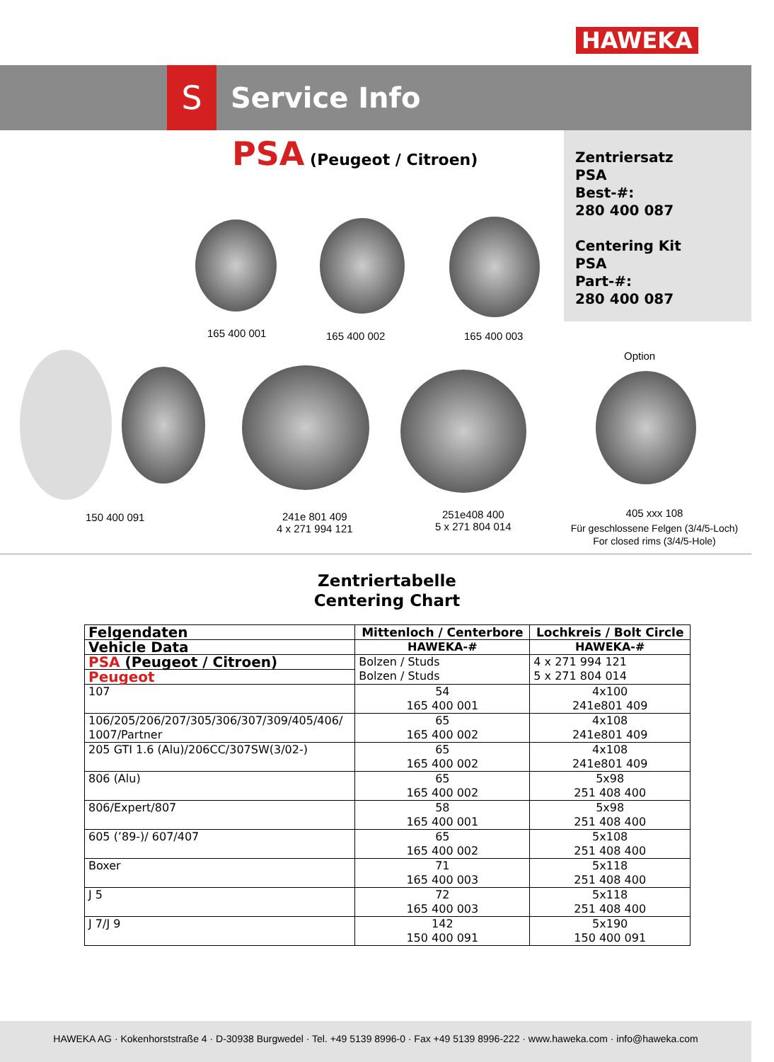HAWEKA
S Service Info
PSA (Peugeot / Citroen)
Zentriersatz
PSA
Best-#:
280 400 087
Centering Kit
PSA
Part-#:
280 400 087
165 400 001 165 400 002 165 400 003
Option
150 400 091
241e 801 409
4 x 271 994 121
251e408 400
5 x 271 804 014
405 xxx 108
Für geschlossene Felgen (3/4/5-Loch)
For closed rims (3/4/5-Hole)
Zentriertabelle
Centering Chart
| Felgendaten | Mittenloch / Centerbore | Lochkreis / Bolt Circle |
| Vehicle Data | HAWEKA-# | HAWEKA-# |
| PSA (Peugeot / Citroen) | Bolzen / Studs Bolzen / Studs | 4 x 271 994 121 5 x 271 804 014 |
| Peugeot | | |
| 107 | 54 165 400 001 | 4x100 241e801 409 |
| 106/205/206/207/305/306/307/309/405/406/ 1007/Partner | 65 165 400 002 | 4x108 241e801 409 |
| 205 GTI 1.6 (Alu)/206CC/307SW(3/02-) | 65 165 400 002 | 4x108 241e801 409 |
| 806 (Alu) | 65 165 400 002 | 5x98 251 408 400 |
| 806/Expert/807 | 58 165 400 001 | 5x98 251 408 400 |
| 605 (’89-)/ 607/407 | 65 165 400 002 | 5x108 251 408 400 |
| Boxer | 71 165 400 003 | 5x118 251 408 400 |
| J 5 | 72 165 400 003 | 5x118 251 408 400 |
| J 7/J 9 | 142 150 400 091 | 5x190 150 400 091 |
HAWEKA AG · Kokenhorststraße 4 · D-30938 Burgwedel · Tel. +49 5139 8996-0 · Fax +49 5139 8996-222 · www.haweka.com · info@haweka.com